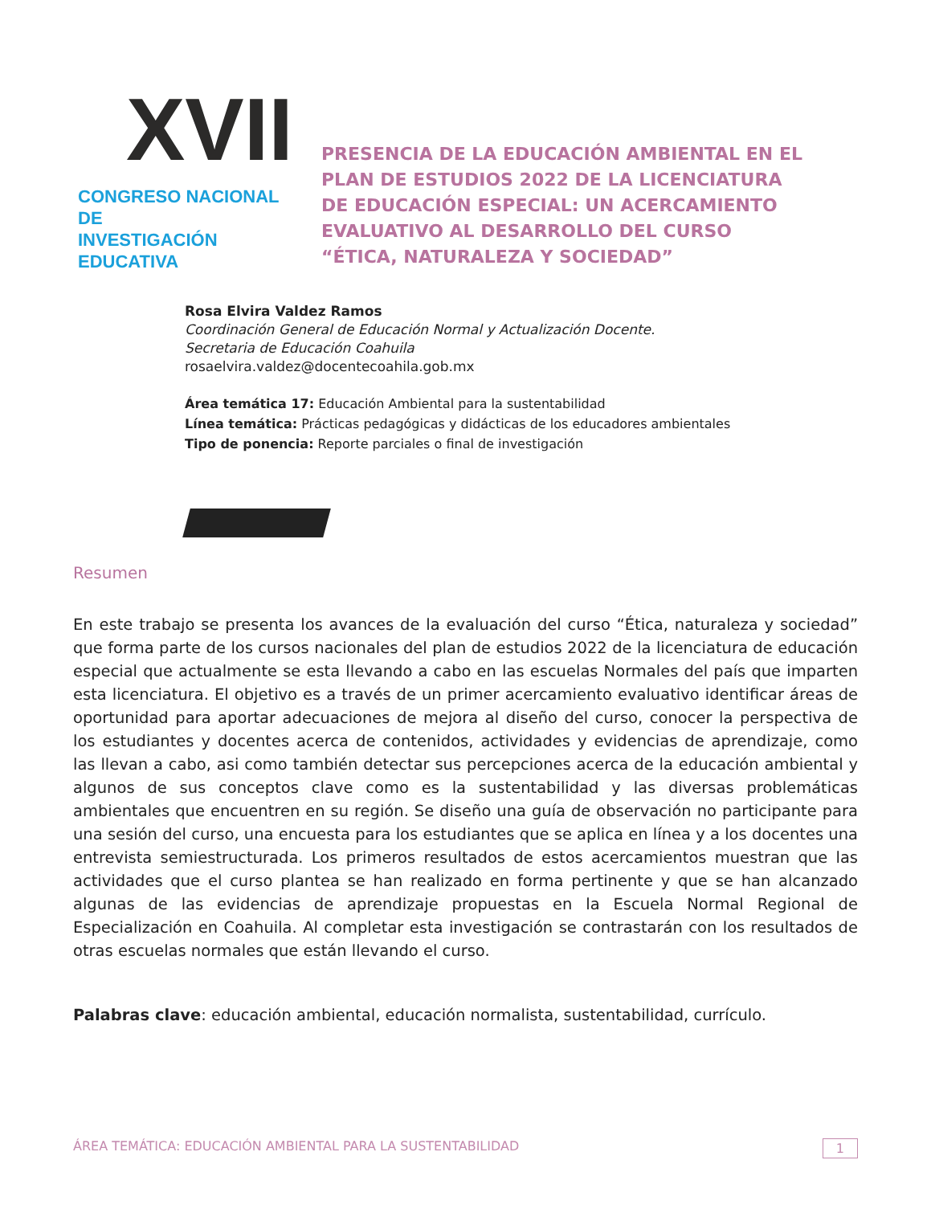XVII
CONGRESO NACIONAL DE
INVESTIGACIÓN EDUCATIVA
PRESENCIA DE LA EDUCACIÓN AMBIENTAL EN EL
PLAN DE ESTUDIOS 2022 DE LA LICENCIATURA
DE EDUCACIÓN ESPECIAL: UN ACERCAMIENTO
EVALUATIVO AL DESARROLLO DEL CURSO
“ÉTICA, NATURALEZA Y SOCIEDAD”
Rosa Elvira Valdez Ramos
Coordinación General de Educación Normal y Actualización Docente.
Secretaria de Educación Coahuila
rosaelvira.valdez@docentecoahila.gob.mx
Área temática 17: Educación Ambiental para la sustentabilidad
Línea temática: Prácticas pedagógicas y didácticas de los educadores ambientales
Tipo de ponencia: Reporte parciales o final de investigación
Resumen
En este trabajo se presenta los avances de la evaluación del curso “Ética, naturaleza y sociedad” que forma parte de los cursos nacionales del plan de estudios 2022 de la licenciatura de educación especial que actualmente se esta llevando a cabo en las escuelas Normales del país que imparten esta licenciatura. El objetivo es a través de un primer acercamiento evaluativo identificar áreas de oportunidad para aportar adecuaciones de mejora al diseño del curso, conocer la perspectiva de los estudiantes y docentes acerca de contenidos, actividades y evidencias de aprendizaje, como las llevan a cabo, asi como también detectar sus percepciones acerca de la educación ambiental y algunos de sus conceptos clave como es la sustentabilidad y las diversas problemáticas ambientales que encuentren en su región. Se diseño una guía de observación no participante para una sesión del curso, una encuesta para los estudiantes que se aplica en línea y a los docentes una entrevista semiestructurada. Los primeros resultados de estos acercamientos muestran que las actividades que el curso plantea se han realizado en forma pertinente y que se han alcanzado algunas de las evidencias de aprendizaje propuestas en la Escuela Normal Regional de Especialización en Coahuila. Al completar esta investigación se contrastarán con los resultados de otras escuelas normales que están llevando el curso.
Palabras clave: educación ambiental, educación normalista, sustentabilidad, currículo.
ÁREA TEMÁTICA: EDUCACIÓN AMBIENTAL PARA LA SUSTENTABILIDAD 1